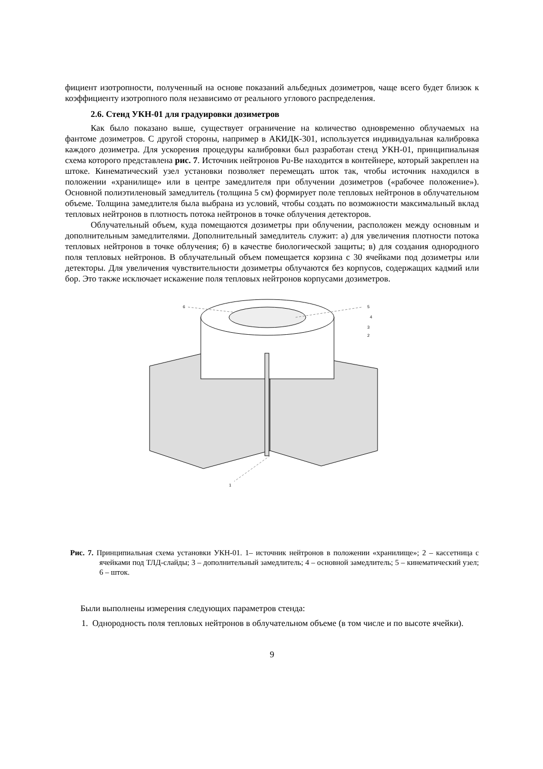фициент изотропности, полученный на основе показаний альбедных дозиметров, чаще всего будет близок к коэффициенту изотропного поля независимо от реального углового распределения.
2.6. Стенд УКН-01 для градуировки дозиметров
Как было показано выше, существует ограничение на количество одновременно облучаемых на фантоме дозиметров. С другой стороны, например в АКИДК-301, используется индивидуальная калибровка каждого дозиметра. Для ускорения процедуры калибровки был разработан стенд УКН-01, принципиальная схема которого представлена рис. 7. Источник нейтронов Pu-Be находится в контейнере, который закреплен на штоке. Кинематический узел установки позволяет перемещать шток так, чтобы источник находился в положении «хранилище» или в центре замедлителя при облучении дозиметров («рабочее положение»). Основной полиэтиленовый замедлитель (толщина 5 см) формирует поле тепловых нейтронов в облучательном объеме. Толщина замедлителя была выбрана из условий, чтобы создать по возможности максимальный вклад тепловых нейтронов в плотность потока нейтронов в точке облучения детекторов.
Облучательный объем, куда помещаются дозиметры при облучении, расположен между основным и дополнительным замедлителями. Дополнительный замедлитель служит: а) для увеличения плотности потока тепловых нейтронов в точке облучения; б) в качестве биологической защиты; в) для создания однородного поля тепловых нейтронов. В облучательный объем помещается корзина с 30 ячейками под дозиметры или детекторы. Для увеличения чувствительности дозиметры облучаются без корпусов, содержащих кадмий или бор. Это также исключает искажение поля тепловых нейтронов корпусами дозиметров.
6
5
4
3
2
1
Рис. 7. Принципиальная схема установки УКН-01. 1– источник нейтронов в положении «хранилище»; 2 – кассетница с ячейками под ТЛД-слайды; 3 – дополнительный замедлитель; 4 – основной замедлитель; 5 – кинематический узел; 6 – шток.
Были выполнены измерения следующих параметров стенда:
1. Однородность поля тепловых нейтронов в облучательном объеме (в том числе и по высоте ячейки).
9